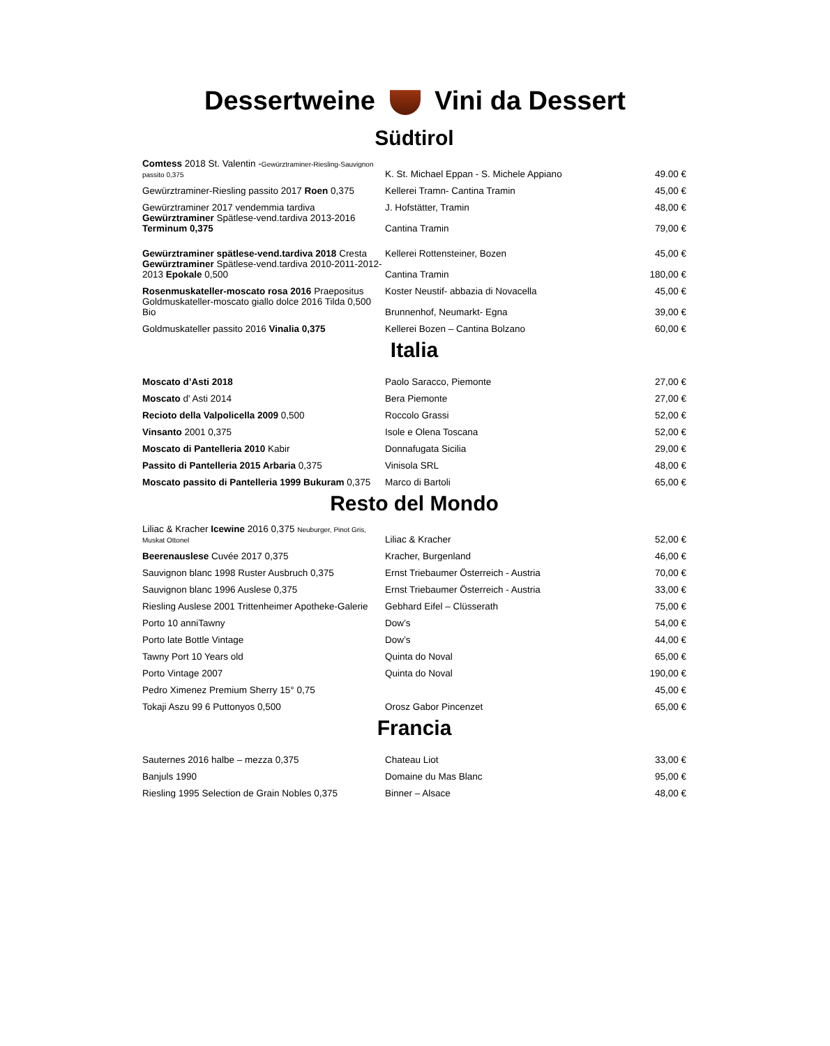Dessertweine Vini da Dessert
Südtirol
| Comtess 2018 St. Valentin - Gewürztraminer-Riesling-Sauvignon passito 0,375 | K. St. Michael Eppan - S. Michele Appiano | 49.00 € |
| Gewürztraminer-Riesling passito 2017 Roen 0,375 | Kellerei Tramn- Cantina Tramin | 45,00 € |
| Gewürztraminer 2017 vendemmia tardiva | J. Hofstätter, Tramin | 48,00 € |
| Gewürztraminer Spätlese-vend.tardiva 2013-2016 Terminum 0,375 | Cantina Tramin | 79,00 € |
| Gewürztraminer spätlese-vend.tardiva 2018 Cresta | Kellerei Rottensteiner, Bozen | 45,00 € |
| Gewürztraminer Spätlese-vend.tardiva 2010-2011-2012-2013 Epokale 0,500 | Cantina Tramin | 180,00 € |
| Rosenmuskateller-moscato rosa 2016 Praepositus | Koster Neustif- abbazia di Novacella | 45,00 € |
| Goldmuskateller-moscato giallo dolce 2016 Tilda 0,500 Bio | Brunnenhof, Neumarkt- Egna | 39,00 € |
| Goldmuskateller passito 2016 Vinalia 0,375 | Kellerei Bozen – Cantina Bolzano | 60,00 € |
Italia
| Moscato d’Asti 2018 | Paolo Saracco, Piemonte | 27,00 € |
| Moscato d' Asti 2014 | Bera Piemonte | 27,00 € |
| Recioto della Valpolicella 2009 0,500 | Roccolo Grassi | 52,00 € |
| Vinsanto 2001 0,375 | Isole e Olena Toscana | 52,00 € |
| Moscato di Pantelleria 2010 Kabir | Donnafugata Sicilia | 29,00 € |
| Passito di Pantelleria 2015 Arbaria 0,375 | Vinisola SRL | 48,00 € |
| Moscato passito di Pantelleria 1999 Bukuram 0,375 | Marco di Bartoli | 65,00 € |
Resto del Mondo
| Liliac & Kracher Icewine 2016 0,375 Neuburger, Pinot Gris, Muskat Ottonel | Liliac & Kracher | 52,00 € |
| Beerenauslese Cuvée 2017 0,375 | Kracher, Burgenland | 46,00 € |
| Sauvignon blanc 1998 Ruster Ausbruch 0,375 | Ernst Triebaumer Österreich - Austria | 70,00 € |
| Sauvignon blanc 1996 Auslese 0,375 | Ernst Triebaumer Österreich - Austria | 33,00 € |
| Riesling Auslese 2001 Trittenheimer Apotheke-Galerie | Gebhard Eifel – Clüsserath | 75,00 € |
| Porto 10 anniTawny | Dow’s | 54,00 € |
| Porto late Bottle Vintage | Dow’s | 44,00 € |
| Tawny Port 10 Years old | Quinta do Noval | 65,00 € |
| Porto Vintage 2007 | Quinta do Noval | 190,00 € |
| Pedro Ximenez Premium Sherry 15° 0,75 | | 45,00 € |
| Tokaji Aszu 99 6 Puttonyos 0,500 | Orosz Gabor Pincenzet | 65,00 € |
Francia
| Sauternes 2016 halbe – mezza 0,375 | Chateau Liot | 33,00 € |
| Banjuls 1990 | Domaine du Mas Blanc | 95,00 € |
| Riesling 1995 Selection de Grain Nobles 0,375 | Binner – Alsace | 48,00 € |